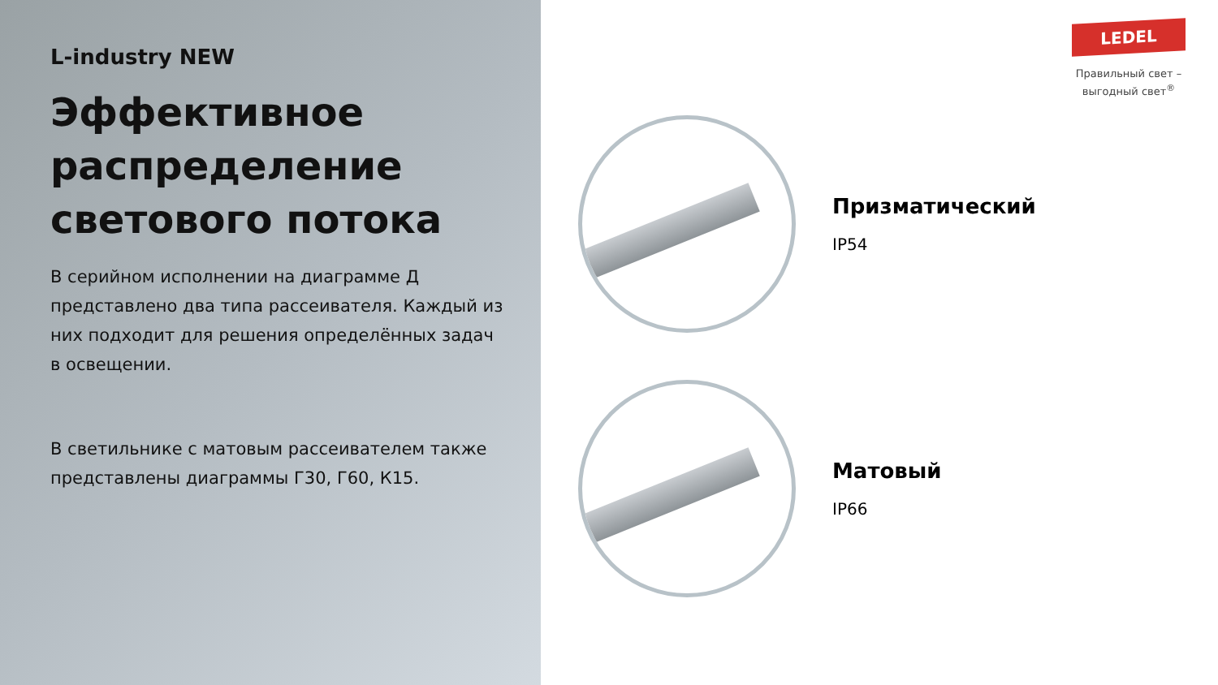L-industry NEW
Эффективное распределение светового потока
В серийном исполнении на диаграмме Д представлено два типа рассеивателя. Каждый из них подходит для решения определённых задач в освещении.
В светильнике с матовым рассеивателем также представлены диаграммы Г30, Г60, К15.
LEDEL
Правильный свет –
выгодный свет<sup>®</sup>
Призматический
IP54
Матовый
IP66